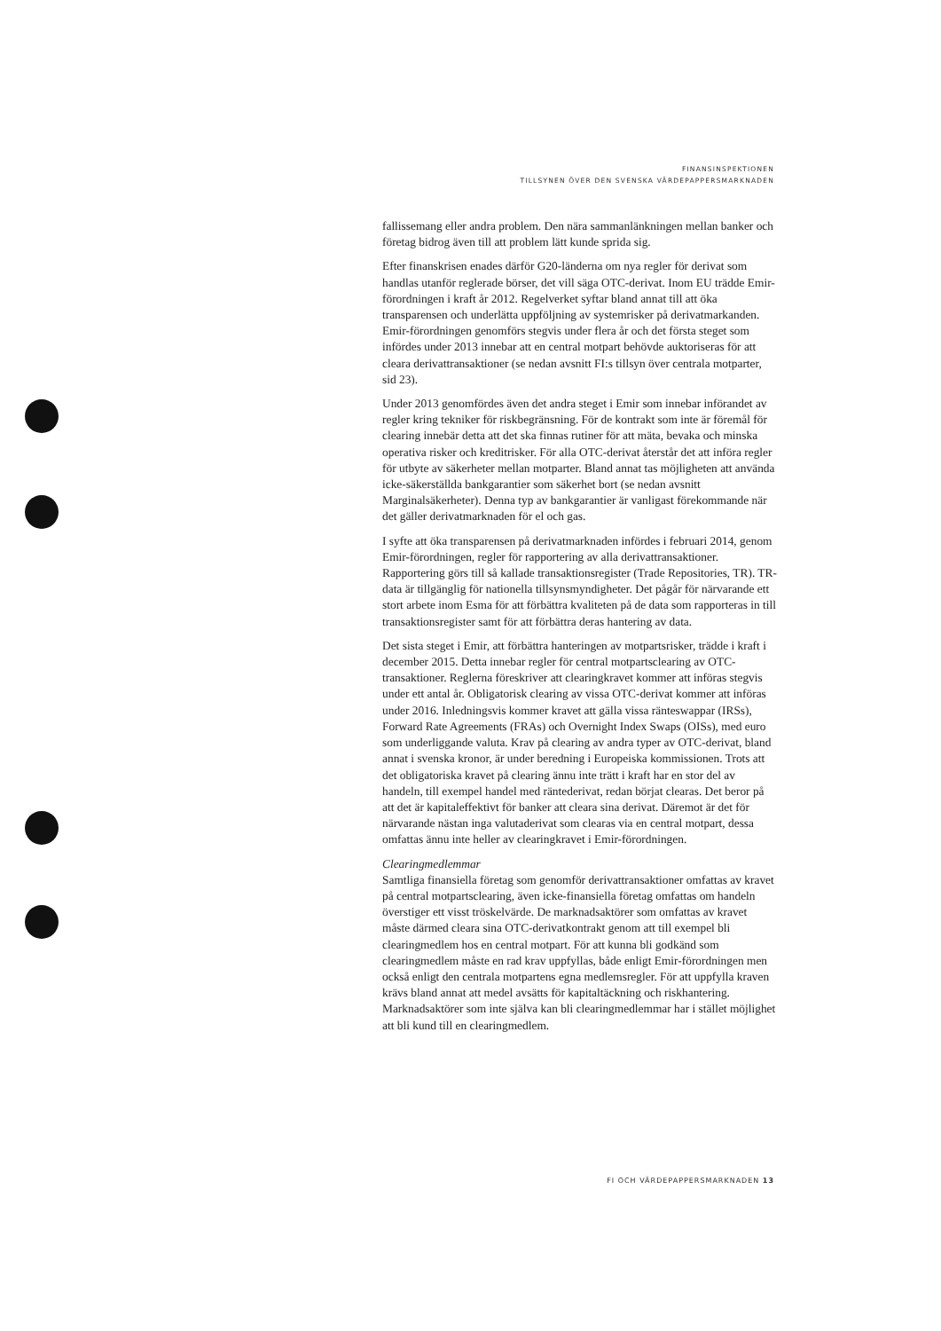FINANSINSPEKTIONEN
TILLSYNEN ÖVER DEN SVENSKA VÄRDEPAPPERSMARKNADEN
fallissemang eller andra problem. Den nära sammanlänkningen mellan banker och företag bidrog även till att problem lätt kunde sprida sig.
Efter finanskrisen enades därför G20-länderna om nya regler för derivat som handlas utanför reglerade börser, det vill säga OTC-derivat. Inom EU trädde Emir-förordningen i kraft år 2012. Regelverket syftar bland annat till att öka transparensen och underlätta uppföljning av systemrisker på derivatmarkanden. Emir-förordningen genomförs stegvis under flera år och det första steget som infördes under 2013 innebar att en central motpart behövde auktoriseras för att cleara derivattransaktioner (se nedan avsnitt FI:s tillsyn över centrala motparter, sid 23).
Under 2013 genomfördes även det andra steget i Emir som innebar införandet av regler kring tekniker för riskbegränsning. För de kontrakt som inte är föremål för clearing innebär detta att det ska finnas rutiner för att mäta, bevaka och minska operativa risker och kreditrisker. För alla OTC-derivat återstår det att införa regler för utbyte av säkerheter mellan motparter. Bland annat tas möjligheten att använda icke-säkerställda bankgarantier som säkerhet bort (se nedan avsnitt Marginalsäkerheter). Denna typ av bankgarantier är vanligast förekommande när det gäller derivatmarknaden för el och gas.
I syfte att öka transparensen på derivatmarknaden infördes i februari 2014, genom Emir-förordningen, regler för rapportering av alla derivattransaktioner. Rapportering görs till så kallade transaktionsregister (Trade Repositories, TR). TR-data är tillgänglig för nationella tillsynsmyndigheter. Det pågår för närvarande ett stort arbete inom Esma för att förbättra kvaliteten på de data som rapporteras in till transaktionsregister samt för att förbättra deras hantering av data.
Det sista steget i Emir, att förbättra hanteringen av motpartsrisker, trädde i kraft i december 2015. Detta innebar regler för central motpartsclearing av OTC-transaktioner. Reglerna föreskriver att clearingkravet kommer att införas stegvis under ett antal år. Obligatorisk clearing av vissa OTC-derivat kommer att införas under 2016. Inledningsvis kommer kravet att gälla vissa ränteswappar (IRSs), Forward Rate Agreements (FRAs) och Overnight Index Swaps (OISs), med euro som underliggande valuta. Krav på clearing av andra typer av OTC-derivat, bland annat i svenska kronor, är under beredning i Europeiska kommissionen. Trots att det obligatoriska kravet på clearing ännu inte trätt i kraft har en stor del av handeln, till exempel handel med räntederivat, redan börjat clearas. Det beror på att det är kapitaleffektivt för banker att cleara sina derivat. Däremot är det för närvarande nästan inga valutaderivat som clearas via en central motpart, dessa omfattas ännu inte heller av clearingkravet i Emir-förordningen.
Clearingmedlemmar
Samtliga finansiella företag som genomför derivattransaktioner omfattas av kravet på central motpartsclearing, även icke-finansiella företag omfattas om handeln överstiger ett visst tröskelvärde. De marknadsaktörer som omfattas av kravet måste därmed cleara sina OTC-derivatkontrakt genom att till exempel bli clearingmedlem hos en central motpart. För att kunna bli godkänd som clearingmedlem måste en rad krav uppfyllas, både enligt Emir-förordningen men också enligt den centrala motpartens egna medlemsregler. För att uppfylla kraven krävs bland annat att medel avsätts för kapitaltäckning och riskhantering. Marknadsaktörer som inte själva kan bli clearingmedlemmar har i stället möjlighet att bli kund till en clearingmedlem.
FI OCH VÄRDEPAPPERSMARKNADEN 13